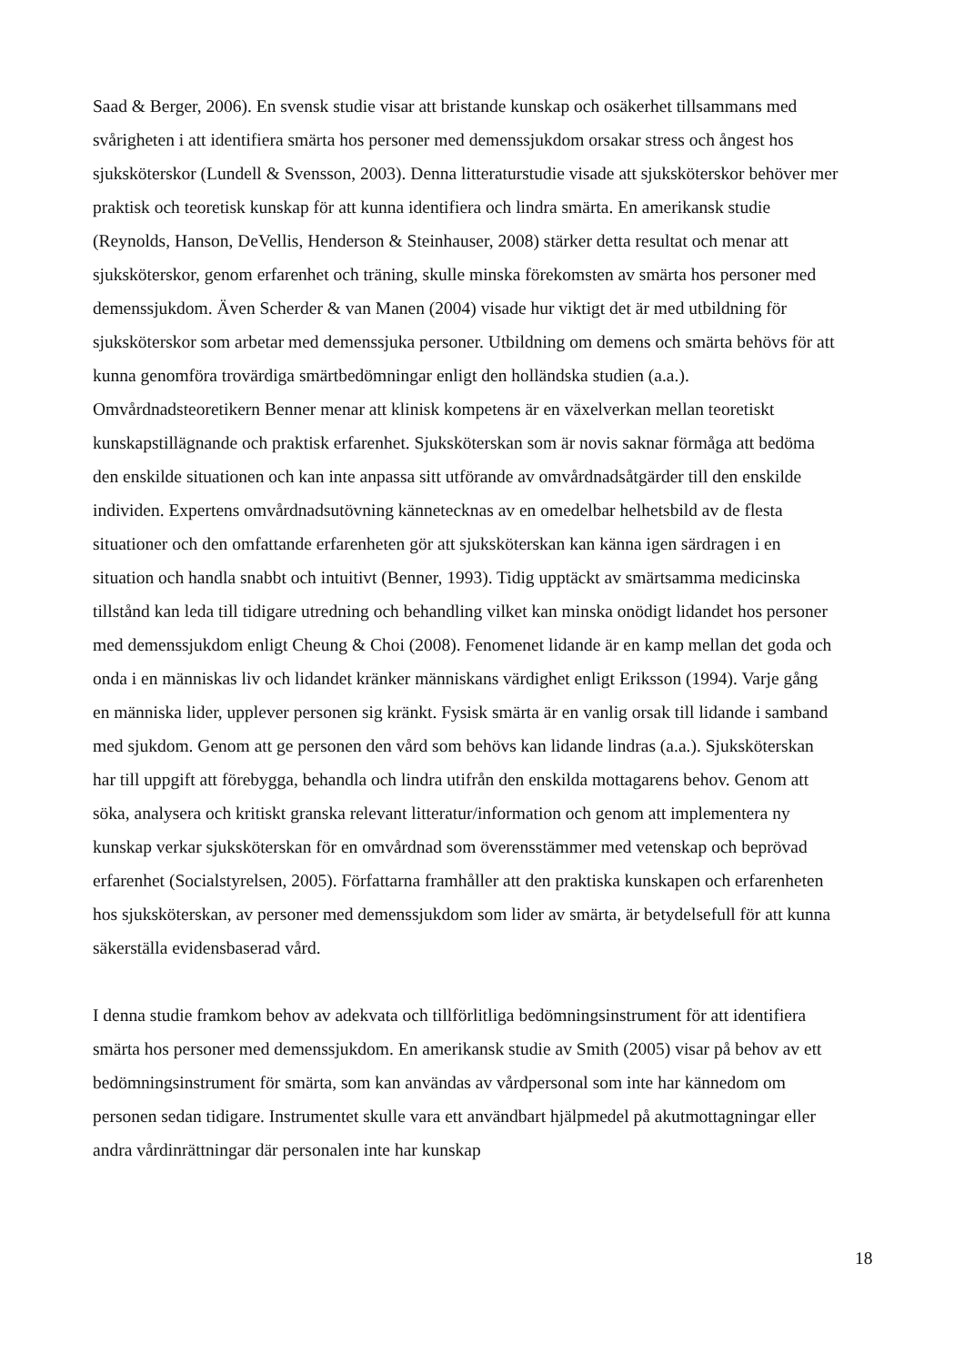Saad & Berger, 2006). En svensk studie visar att bristande kunskap och osäkerhet tillsammans med svårigheten i att identifiera smärta hos personer med demenssjukdom orsakar stress och ångest hos sjuksköterskor (Lundell & Svensson, 2003). Denna litteraturstudie visade att sjuksköterskor behöver mer praktisk och teoretisk kunskap för att kunna identifiera och lindra smärta. En amerikansk studie (Reynolds, Hanson, DeVellis, Henderson & Steinhauser, 2008) stärker detta resultat och menar att sjuksköterskor, genom erfarenhet och träning, skulle minska förekomsten av smärta hos personer med demenssjukdom. Även Scherder & van Manen (2004) visade hur viktigt det är med utbildning för sjuksköterskor som arbetar med demenssjuka personer. Utbildning om demens och smärta behövs för att kunna genomföra trovärdiga smärtbedömningar enligt den holländska studien (a.a.). Omvårdnadsteoretikern Benner menar att klinisk kompetens är en växelverkan mellan teoretiskt kunskapstillägnande och praktisk erfarenhet. Sjuksköterskan som är novis saknar förmåga att bedöma den enskilde situationen och kan inte anpassa sitt utförande av omvårdnadsåtgärder till den enskilde individen. Expertens omvårdnadsutövning kännetecknas av en omedelbar helhetsbild av de flesta situationer och den omfattande erfarenheten gör att sjuksköterskan kan känna igen särdragen i en situation och handla snabbt och intuitivt (Benner, 1993). Tidig upptäckt av smärtsamma medicinska tillstånd kan leda till tidigare utredning och behandling vilket kan minska onödigt lidandet hos personer med demenssjukdom enligt Cheung & Choi (2008). Fenomenet lidande är en kamp mellan det goda och onda i en människas liv och lidandet kränker människans värdighet enligt Eriksson (1994). Varje gång en människa lider, upplever personen sig kränkt. Fysisk smärta är en vanlig orsak till lidande i samband med sjukdom. Genom att ge personen den vård som behövs kan lidande lindras (a.a.). Sjuksköterskan har till uppgift att förebygga, behandla och lindra utifrån den enskilda mottagarens behov. Genom att söka, analysera och kritiskt granska relevant litteratur/information och genom att implementera ny kunskap verkar sjuksköterskan för en omvårdnad som överensstämmer med vetenskap och beprövad erfarenhet (Socialstyrelsen, 2005). Författarna framhåller att den praktiska kunskapen och erfarenheten hos sjuksköterskan, av personer med demenssjukdom som lider av smärta, är betydelsefull för att kunna säkerställa evidensbaserad vård.
I denna studie framkom behov av adekvata och tillförlitliga bedömningsinstrument för att identifiera smärta hos personer med demenssjukdom. En amerikansk studie av Smith (2005) visar på behov av ett bedömningsinstrument för smärta, som kan användas av vårdpersonal som inte har kännedom om personen sedan tidigare. Instrumentet skulle vara ett användbart hjälpmedel på akutmottagningar eller andra vårdinrättningar där personalen inte har kunskap
18